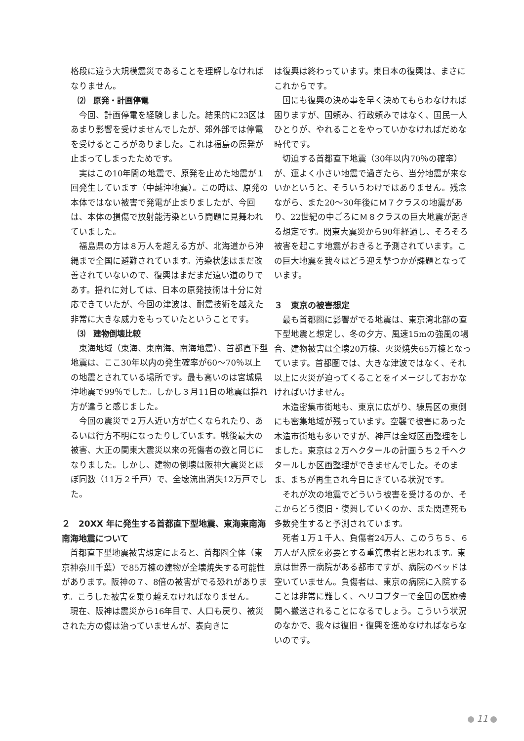格段に違う大規模震災であることを理解しなければなりません。
⑵　原発・計画停電
今回、計画停電を経験しました。結果的に23区はあまり影響を受けませんでしたが、郊外部では停電を受けるところがありました。これは福島の原発が止まってしまったためです。
実はこの10年間の地震で、原発を止めた地震が１回発生しています（中越沖地震）。この時は、原発の本体ではない被害で発電が止まりましたが、今回は、本体の損傷で放射能汚染という問題に見舞われていました。
福島県の方は８万人を超える方が、北海道から沖縄まで全国に避難されています。汚染状態はまだ改善されていないので、復興はまだまだ遠い道のりであす。揺れに対しては、日本の原発技術は十分に対応できていたが、今回の津波は、耐震技術を越えた非常に大きな威力をもっていたということです。
⑶　建物倒壊比較
東海地域（東海、東南海、南海地震）、首都直下型地震は、ここ30年以内の発生確率が60～70％以上の地震とされている場所です。最も高いのは宮城県沖地震で99％でした。しかし３月11日の地震は揺れ方が違うと感じました。
今回の震災で２万人近い方が亡くなられたり、あるいは行方不明になったりしています。戦後最大の被害、大正の関東大震災以来の死傷者の数と同じになりました。しかし、建物の倒壊は阪神大震災とほぼ同数（11万２千戸）で、全壊流出消失12万戸でした。
２　20XX 年に発生する首都直下型地震、東海東南海南海地震について
首都直下型地震被害想定によると、首都圏全体（東京神奈川千葉）で85万棟の建物が全壊焼失する可能性があります。阪神の７、8倍の被害がでる恐れがあります。こうした被害を乗り越えなければなりません。
現在、阪神は震災から16年目で、人口も戻り、被災された方の傷は治っていませんが、表向きに
は復興は終わっています。東日本の復興は、まさにこれからです。
国にも復興の決め事を早く決めてもらわなければ困りますが、国頼み、行政頼みではなく、国民一人ひとりが、やれることをやっていかなければだめな時代です。
切迫する首都直下地震（30年以内70％の確率）が、運よく小さい地震で過ぎたら、当分地震が来ないかというと、そういうわけではありません。残念ながら、また20～30年後にＭ７クラスの地震があり、22世紀の中ごろにＭ８クラスの巨大地震が起きる想定です。関東大震災から90年経過し、そろそろ被害を起こす地震がおきると予測されています。この巨大地震を我々はどう迎え撃つかが課題となっています。
３　東京の被害想定
最も首都圏に影響がでる地震は、東京湾北部の直下型地震と想定し、冬の夕方、風速15mの強風の場合、建物被害は全壊20万棟、火災焼失65万棟となっています。首都圏では、大きな津波ではなく、それ以上に火災が迫ってくることをイメージしておかなければいけません。
木造密集市街地も、東京に広がり、練馬区の東側にも密集地域が残っています。空襲で被害にあった木造市街地も多いですが、神戸は全域区画整理をしました。東京は２万ヘクタールの計画うち２千ヘクタールしか区画整理ができませんでした。そのまま、まちが再生され今日にきている状況です。
それが次の地震でどういう被害を受けるのか、そこからどう復旧・復興していくのか、また関連死も多数発生すると予測されています。
死者１万１千人、負傷者24万人、このうち５、６万人が入院を必要とする重篤患者と思われます。東京は世界一病院がある都市ですが、病院のベッドは空いていません。負傷者は、東京の病院に入院することは非常に難しく、ヘリコプターで全国の医療機関へ搬送されることになるでしょう。こういう状況のなかで、我々は復旧・復興を進めなければならないのです。
11